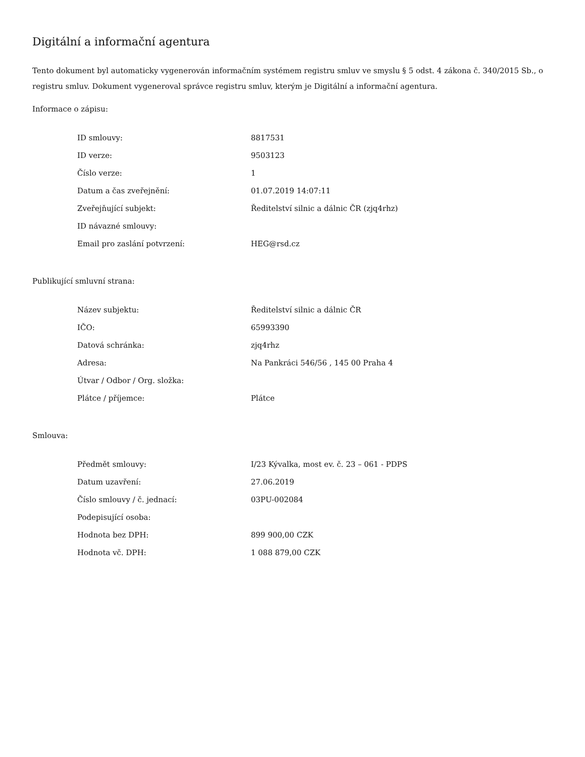Digitální a informační agentura
Tento dokument byl automaticky vygenerován informačním systémem registru smluv ve smyslu § 5 odst. 4 zákona č. 340/2015 Sb., o registru smluv. Dokument vygeneroval správce registru smluv, kterým je Digitální a informační agentura.
Informace o zápisu:
| ID smlouvy: | 8817531 |
| ID verze: | 9503123 |
| Číslo verze: | 1 |
| Datum a čas zveřejnění: | 01.07.2019 14:07:11 |
| Zveřejňující subjekt: | Ředitelství silnic a dálnic ČR (zjq4rhz) |
| ID návazné smlouvy: | |
| Email pro zaslání potvrzení: | HEG@rsd.cz |
Publikující smluvní strana:
| Název subjektu: | Ředitelství silnic a dálnic ČR |
| IČO: | 65993390 |
| Datová schránka: | zjq4rhz |
| Adresa: | Na Pankráci 546/56 , 145 00 Praha 4 |
| Útvar / Odbor / Org. složka: | |
| Plátce / příjemce: | Plátce |
Smlouva:
| Předmět smlouvy: | I/23 Kývalka, most ev. č. 23 – 061 - PDPS |
| Datum uzavření: | 27.06.2019 |
| Číslo smlouvy / č. jednací: | 03PU-002084 |
| Podepisující osoba: | |
| Hodnota bez DPH: | 899 900,00 CZK |
| Hodnota vč. DPH: | 1 088 879,00 CZK |